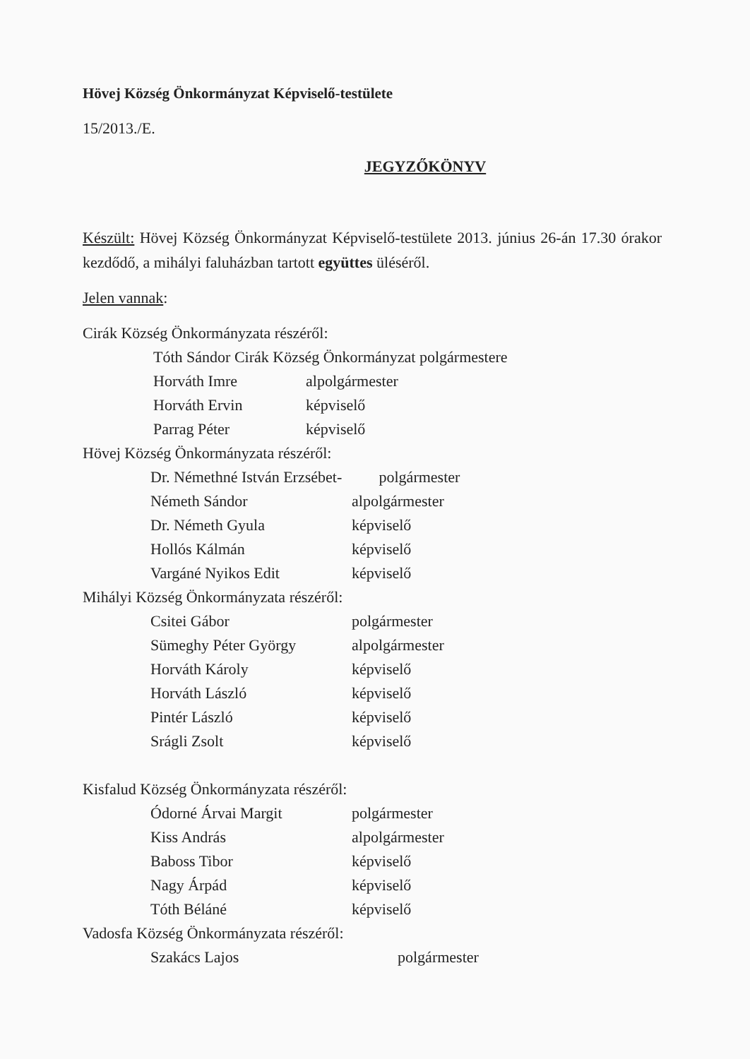Hövej Község Önkormányzat Képviselő-testülete
15/2013./E.
JEGYZŐKÖNYV
Készült: Hövej Község Önkormányzat Képviselő-testülete 2013. június 26-án 17.30 órakor kezdődő, a mihályi faluházban tartott együttes üléséről.
Jelen vannak:
Cirák Község Önkormányzata részéről:
| Tóth Sándor Cirák Község Önkormányzat polgármestere | |
| Horváth Imre | alpolgármester |
| Horváth Ervin | képviselő |
| Parrag Péter | képviselő |
Hövej Község Önkormányzata részéről:
| Dr. Némethné István Erzsébet- | polgármester |
| Németh Sándor | alpolgármester |
| Dr. Németh Gyula | képviselő |
| Hollós Kálmán | képviselő |
| Vargáné Nyikos Edit | képviselő |
Mihályi Község Önkormányzata részéről:
| Csitei Gábor | polgármester |
| Sümeghy Péter György | alpolgármester |
| Horváth Károly | képviselő |
| Horváth László | képviselő |
| Pintér László | képviselő |
| Srágli Zsolt | képviselő |
Kisfalud Község Önkormányzata részéről:
| Ódorné Árvai Margit | polgármester |
| Kiss András | alpolgármester |
| Baboss Tibor | képviselő |
| Nagy Árpád | képviselő |
| Tóth Béláné | képviselő |
Vadosfa Község Önkormányzata részéről:
| Szakács Lajos | polgármester |